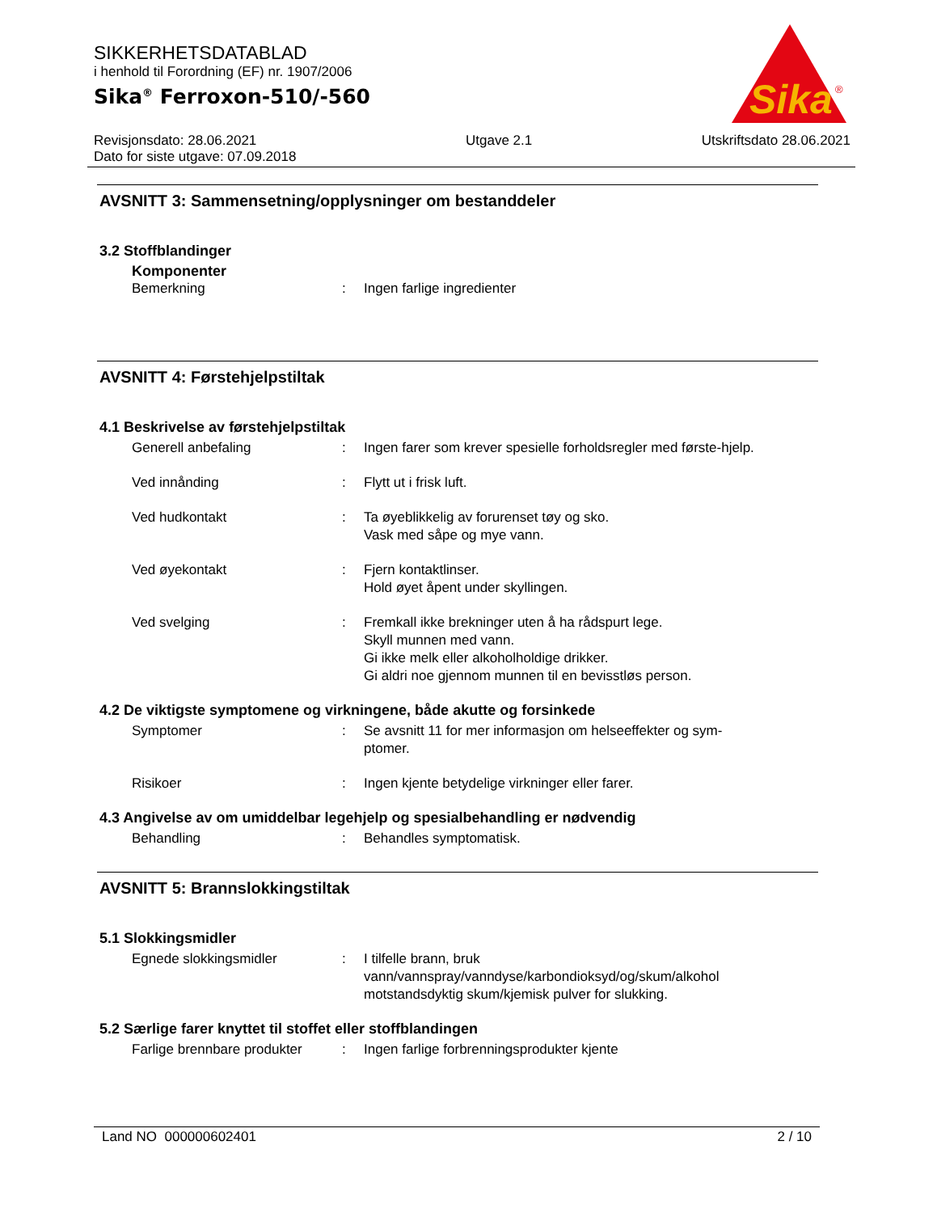SIKKERHETSDATABLAD
i henhold til Forordning (EF) nr. 1907/2006
Sika<sup>®</sup> Ferroxon-510/-560
Sika
®
Revisjonsdato: 28.06.2021
Dato for siste utgave: 07.09.2018
Utgave 2.1 Utskriftsdato 28.06.2021
AVSNITT 3: Sammensetning/opplysninger om bestanddeler
3.2 Stoffblandinger
Komponenter
Bemerkning : Ingen farlige ingredienter
AVSNITT 4: Førstehjelpstiltak
4.1 Beskrivelse av førstehjelpstiltak
Generell anbefaling : Ingen farer som krever spesielle forholdsregler med første-hjelp.
Ved innånding : Flytt ut i frisk luft.
Ved hudkontakt : Ta øyeblikkelig av forurenset tøy og sko.
Vask med såpe og mye vann.
Ved øyekontakt : Fjern kontaktlinser.
Hold øyet åpent under skyllingen.
Ved svelging : Fremkall ikke brekninger uten å ha rådspurt lege.
Skyll munnen med vann.
Gi ikke melk eller alkoholholdige drikker.
Gi aldri noe gjennom munnen til en bevisstløs person.
4.2 De viktigste symptomene og virkningene, både akutte og forsinkede
Symptomer : Se avsnitt 11 for mer informasjon om helseeffekter og sym-ptomer.
Risikoer : Ingen kjente betydelige virkninger eller farer.
4.3 Angivelse av om umiddelbar legehjelp og spesialbehandling er nødvendig
Behandling : Behandles symptomatisk.
AVSNITT 5: Brannslokkingstiltak
5.1 Slokkingsmidler
Egnede slokkingsmidler : I tilfelle brann, bruk vann/vannspray/vanndyse/karbondioksyd/og/skum/alkohol motstandsdyktig skum/kjemisk pulver for slukking.
5.2 Særlige farer knyttet til stoffet eller stoffblandingen
Farlige brennbare produkter
: Ingen farlige forbrenningsprodukter kjente
Land NO 000000602401 2 / 10